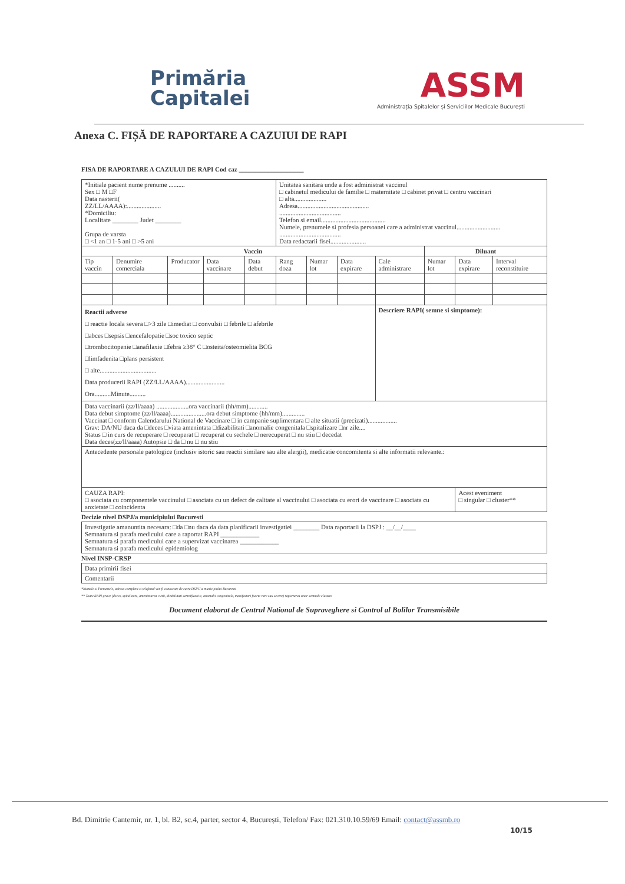Primăria
Capitalei
ASSM
Administrația Spitalelor și Serviciilor Medicale București
Anexa C. FIȘĂ DE RAPORTARE A CAZUIUI DE RAPI
FISA DE RAPORTARE A CAZULUI DE RAPI Cod caz ____________________
| *Initiale pacient nume prenume .......... Sex □ M □F Data nasterii( ZZ/LL/AAAA):..................... *Domiciliu: Localitate ________ Judet ________ Grupa de varsta □ <1 an □ 1-5 ani □ >5 ani | | | | | Unitatea sanitara unde a fost administrat vaccinul □ cabinetul medicului de familie □ maternitate □ cabinet privat □ centru vaccinari □ alta.................... Adresa............................................ ...................................... Telefon si email........................................ Numele, prenumele si profesia persoanei care a administrat vaccinul........................... ...................................... Data redactarii fisei...................... | | | | | | |
| Vaccin | | | | | | | | | Diluant | | |
| Tip vaccin | Denumire comerciala | Producator | Data vaccinare | Data debut | Rang doza | Numar lot | Data expirare | Cale administrare | Numar lot | Data expirare | Interval reconstituire |
| Reactii adverse □ reactie locala severa □>3 zile □imediat □ convulsii □ febrile □ afebrile □abces □sepsis □encefalopatie □soc toxico septic □trombocitopenie □anafilaxie □febra ≥38° C □osteita/osteomielita BCG □limfadenita □plans persistent □ alte................................... Data producerii RAPI (ZZ/LL/AAAA)........................ Ora..........Minute.......... | | | | | | | | Descriere RAPI( semne si simptome): | | | |
| Data vaccinarii (zz/ll/aaaa) ....................ora vaccinarii (hh/mm)............ Data debut simptome (zz/ll/aaaa)......................ora debut simptome (hh/mm).............. Vaccinat □ conform Calendarului National de Vaccinare □ in campanie suplimentara □ alte situatii (precizati).................. Grav: DA/NU daca da □deces □viata amenintata □dizabilitati □anomalie congenitala □spitalizare □nr zile.... Status □ in curs de recuperare □ recuperat □ recuperat cu sechele □ nerecuperat □ nu stiu □ decedat Data deces(zz/ll/aaaa) Autopsie □ da □ nu □ nu stiu | | | | | | | | | | | |
| Antecedente personale patologice (inclusiv istoric sau reactii similare sau alte alergii), medicatie concomitenta si alte informatii relevante.: | | | | | | | | | | | |
| CAUZA RAPI: □ asociata cu componentele vaccinului □ asociata cu un defect de calitate al vaccinului □ asociata cu erori de vaccinare □ asociata cu anxietate □ coincidenta | | | | | | | | | | Acest eveniment □ singular □ cluster** | |
Decizie nivel DSPJ/a municipiului Bucuresti
| Investigatie amanuntita necesara: □da □nu daca da data planificarii investigatiei ________ Data raportarii la DSPJ : __/__/____ Semnatura si parafa medicului care a raportat RAPI ____________ Semnatura si parafa medicului care a supervizat vaccinarea ____________ Semnatura si parafa medicului epidemiolog |
Nivel INSP-CRSP
| Data primirii fisei |
| Comentarii |
*Numele si Prenumele, adresa completa si telefonul vor fi cunoscute de catre DSPJ/ a municipiului Bucuresti
** Toate RAPI grave (deces, spitalizare, amenintarea vietii, dizabilitati semnificative, anomalii congenitale, manifestari foarte rare sau severe) raportarea unor semnale clustere
Document elaborat de Centrul National de Supraveghere si Control al Bolilor Transmisibile
Bd. Dimitrie Cantemir, nr. 1, bl. B2, sc.4, parter, sector 4, București, Telefon/ Fax: 021.310.10.59/69 Email: contact@assmb.ro
10/15